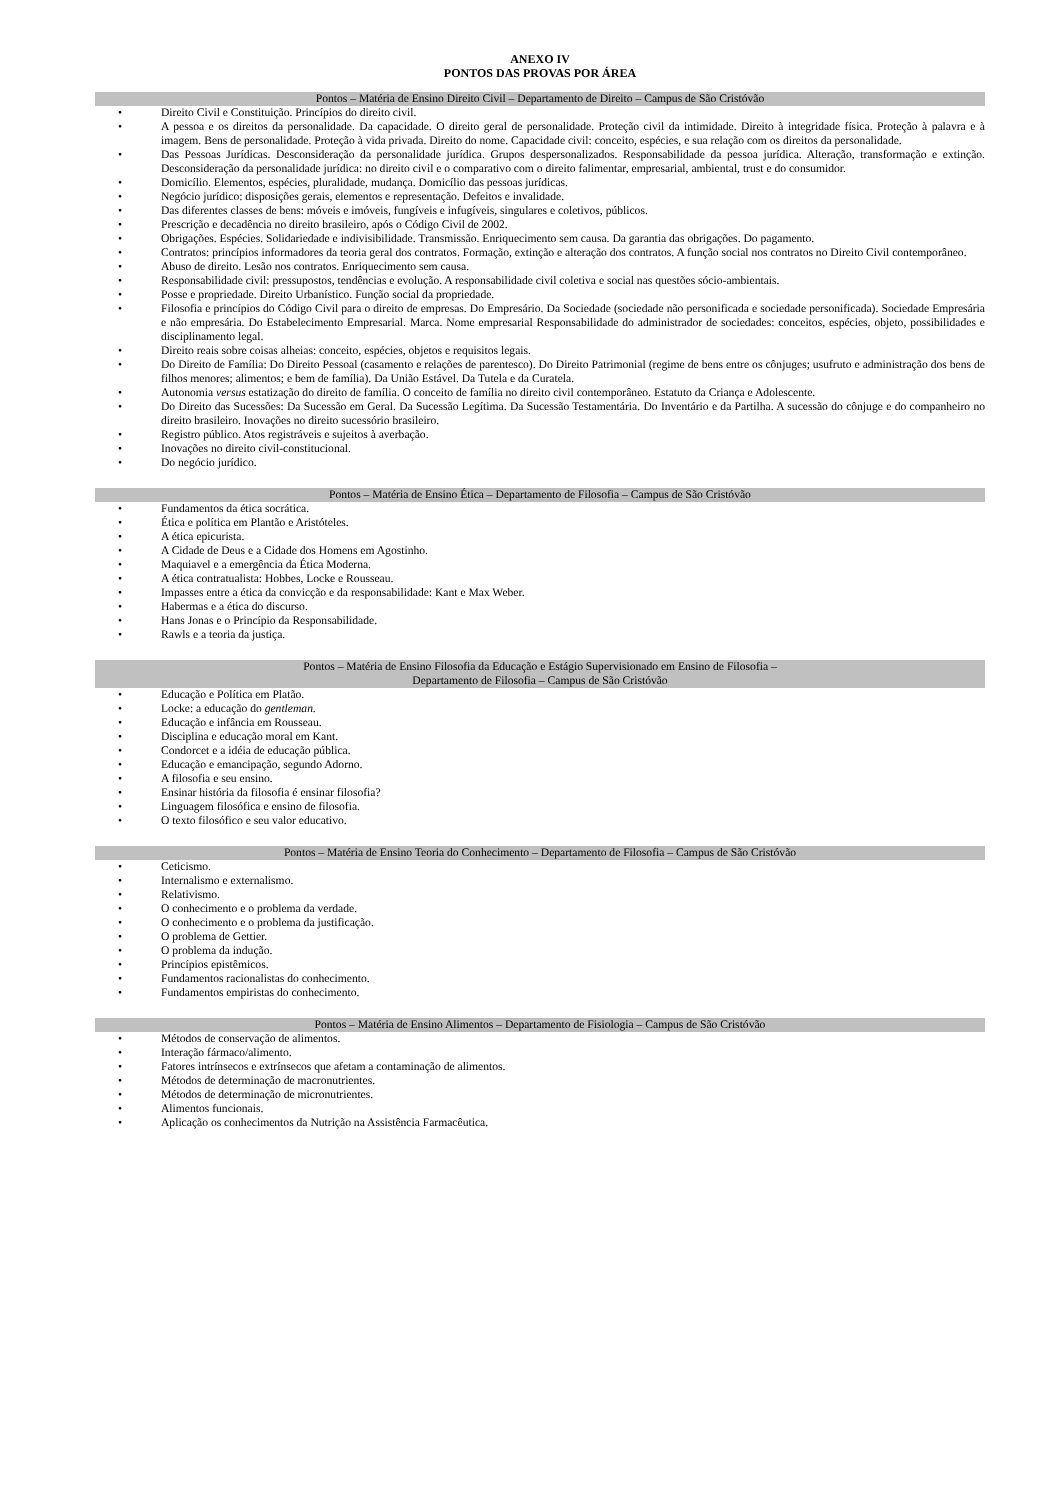ANEXO IV
PONTOS DAS PROVAS POR ÁREA
Pontos – Matéria de Ensino Direito Civil – Departamento de Direito – Campus de São Cristóvão
• Direito Civil e Constituição. Princípios do direito civil.
• A pessoa e os direitos da personalidade. Da capacidade. O direito geral de personalidade. Proteção civil da intimidade. Direito à integridade física. Proteção à palavra e à imagem. Bens de personalidade. Proteção à vida privada. Direito do nome. Capacidade civil: conceito, espécies, e sua relação com os direitos da personalidade.
• Das Pessoas Jurídicas. Desconsideração da personalidade jurídica. Grupos despersonalizados. Responsabilidade da pessoa jurídica. Alteração, transformação e extinção. Desconsideração da personalidade jurídica: no direito civil e o comparativo com o direito falimentar, empresarial, ambiental, trust e do consumidor.
• Domicílio. Elementos, espécies, pluralidade, mudança. Domicílio das pessoas jurídicas.
• Negócio jurídico: disposições gerais, elementos e representação. Defeitos e invalidade.
• Das diferentes classes de bens: móveis e imóveis, fungíveis e infugíveis, singulares e coletivos, públicos.
• Prescrição e decadência no direito brasileiro, após o Código Civil de 2002.
• Obrigações. Espécies. Solidariedade e indivisibilidade. Transmissão. Enriquecimento sem causa. Da garantia das obrigações. Do pagamento.
• Contratos: princípios informadores da teoria geral dos contratos. Formação, extinção e alteração dos contratos. A função social nos contratos no Direito Civil contemporâneo.
• Abuso de direito. Lesão nos contratos. Enriquecimento sem causa.
• Responsabilidade civil: pressupostos, tendências e evolução. A responsabilidade civil coletiva e social nas questões sócio-ambientais.
• Posse e propriedade. Direito Urbanístico. Função social da propriedade.
• Filosofia e princípios do Código Civil para o direito de empresas. Do Empresário. Da Sociedade (sociedade não personificada e sociedade personificada). Sociedade Empresária e não empresária. Do Estabelecimento Empresarial. Marca. Nome empresarial Responsabilidade do administrador de sociedades: conceitos, espécies, objeto, possibilidades e disciplinamento legal.
• Direito reais sobre coisas alheias: conceito, espécies, objetos e requisitos legais.
• Do Direito de Família: Do Direito Pessoal (casamento e relações de parentesco). Do Direito Patrimonial (regime de bens entre os cônjuges; usufruto e administração dos bens de filhos menores; alimentos; e bem de família). Da União Estável. Da Tutela e da Curatela.
• Autonomia versus estatização do direito de família. O conceito de família no direito civil contemporâneo. Estatuto da Criança e Adolescente.
• Do Direito das Sucessões: Da Sucessão em Geral. Da Sucessão Legítima. Da Sucessão Testamentária. Do Inventário e da Partilha. A sucessão do cônjuge e do companheiro no direito brasileiro. Inovações no direito sucessório brasileiro.
• Registro público. Atos registráveis e sujeitos à averbação.
• Inovações no direito civil-constitucional.
• Do negócio jurídico.
Pontos – Matéria de Ensino Ética – Departamento de Filosofia – Campus de São Cristóvão
• Fundamentos da ética socrática.
• Ética e política em Plantão e Aristóteles.
• A ética epicurista.
• A Cidade de Deus e a Cidade dos Homens em Agostinho.
• Maquiavel e a emergência da Ética Moderna.
• A ética contratualista: Hobbes, Locke e Rousseau.
• Impasses entre a ética da convicção e da responsabilidade: Kant e Max Weber.
• Habermas e a ética do discurso.
• Hans Jonas e o Princípio da Responsabilidade.
• Rawls e a teoria da justiça.
Pontos – Matéria de Ensino Filosofia da Educação e Estágio Supervisionado em Ensino de Filosofia –
Departamento de Filosofia – Campus de São Cristóvão
• Educação e Política em Platão.
• Locke: a educação do gentleman.
• Educação e infância em Rousseau.
• Disciplina e educação moral em Kant.
• Condorcet e a idéia de educação pública.
• Educação e emancipação, segundo Adorno.
• A filosofia e seu ensino.
• Ensinar história da filosofia é ensinar filosofia?
• Linguagem filosófica e ensino de filosofia.
• O texto filosófico e seu valor educativo.
Pontos – Matéria de Ensino Teoria do Conhecimento – Departamento de Filosofia – Campus de São Cristóvão
• Ceticismo.
• Internalismo e externalismo.
• Relativismo.
• O conhecimento e o problema da verdade.
• O conhecimento e o problema da justificação.
• O problema de Gettier.
• O problema da indução.
• Princípios epistêmicos.
• Fundamentos racionalistas do conhecimento.
• Fundamentos empiristas do conhecimento.
Pontos – Matéria de Ensino Alimentos – Departamento de Fisiologia – Campus de São Cristóvão
• Métodos de conservação de alimentos.
• Interação fármaco/alimento.
• Fatores intrínsecos e extrínsecos que afetam a contaminação de alimentos.
• Métodos de determinação de macronutrientes.
• Métodos de determinação de micronutrientes.
• Alimentos funcionais.
• Aplicação os conhecimentos da Nutrição na Assistência Farmacêutica.